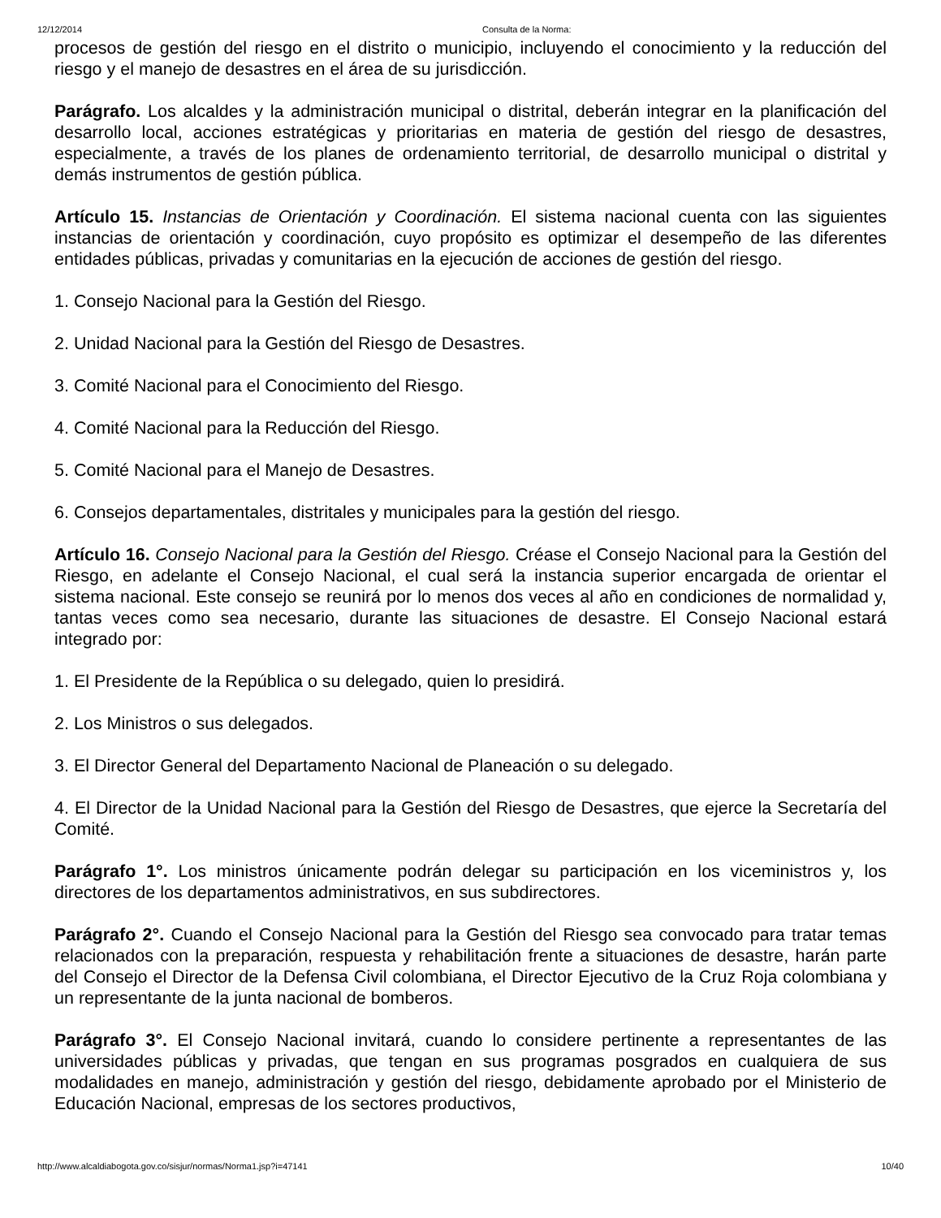12/12/2014 Consulta de la Norma:
procesos de gestión del riesgo en el distrito o municipio, incluyendo el conocimiento y la reducción del riesgo y el manejo de desastres en el área de su jurisdicción.
Parágrafo. Los alcaldes y la administración municipal o distrital, deberán integrar en la planificación del desarrollo local, acciones estratégicas y prioritarias en materia de gestión del riesgo de desastres, especialmente, a través de los planes de ordenamiento territorial, de desarrollo municipal o distrital y demás instrumentos de gestión pública.
Artículo 15. Instancias de Orientación y Coordinación. El sistema nacional cuenta con las siguientes instancias de orientación y coordinación, cuyo propósito es optimizar el desempeño de las diferentes entidades públicas, privadas y comunitarias en la ejecución de acciones de gestión del riesgo.
1. Consejo Nacional para la Gestión del Riesgo.
2. Unidad Nacional para la Gestión del Riesgo de Desastres.
3. Comité Nacional para el Conocimiento del Riesgo.
4. Comité Nacional para la Reducción del Riesgo.
5. Comité Nacional para el Manejo de Desastres.
6. Consejos departamentales, distritales y municipales para la gestión del riesgo.
Artículo 16. Consejo Nacional para la Gestión del Riesgo. Créase el Consejo Nacional para la Gestión del Riesgo, en adelante el Consejo Nacional, el cual será la instancia superior encargada de orientar el sistema nacional. Este consejo se reunirá por lo menos dos veces al año en condiciones de normalidad y, tantas veces como sea necesario, durante las situaciones de desastre. El Consejo Nacional estará integrado por:
1. El Presidente de la República o su delegado, quien lo presidirá.
2. Los Ministros o sus delegados.
3. El Director General del Departamento Nacional de Planeación o su delegado.
4. El Director de la Unidad Nacional para la Gestión del Riesgo de Desastres, que ejerce la Secretaría del Comité.
Parágrafo 1°. Los ministros únicamente podrán delegar su participación en los viceministros y, los directores de los departamentos administrativos, en sus subdirectores.
Parágrafo 2°. Cuando el Consejo Nacional para la Gestión del Riesgo sea convocado para tratar temas relacionados con la preparación, respuesta y rehabilitación frente a situaciones de desastre, harán parte del Consejo el Director de la Defensa Civil colombiana, el Director Ejecutivo de la Cruz Roja colombiana y un representante de la junta nacional de bomberos.
Parágrafo 3°. El Consejo Nacional invitará, cuando lo considere pertinente a representantes de las universidades públicas y privadas, que tengan en sus programas posgrados en cualquiera de sus modalidades en manejo, administración y gestión del riesgo, debidamente aprobado por el Ministerio de Educación Nacional, empresas de los sectores productivos,
http://www.alcaldiabogota.gov.co/sisjur/normas/Norma1.jsp?i=47141 10/40